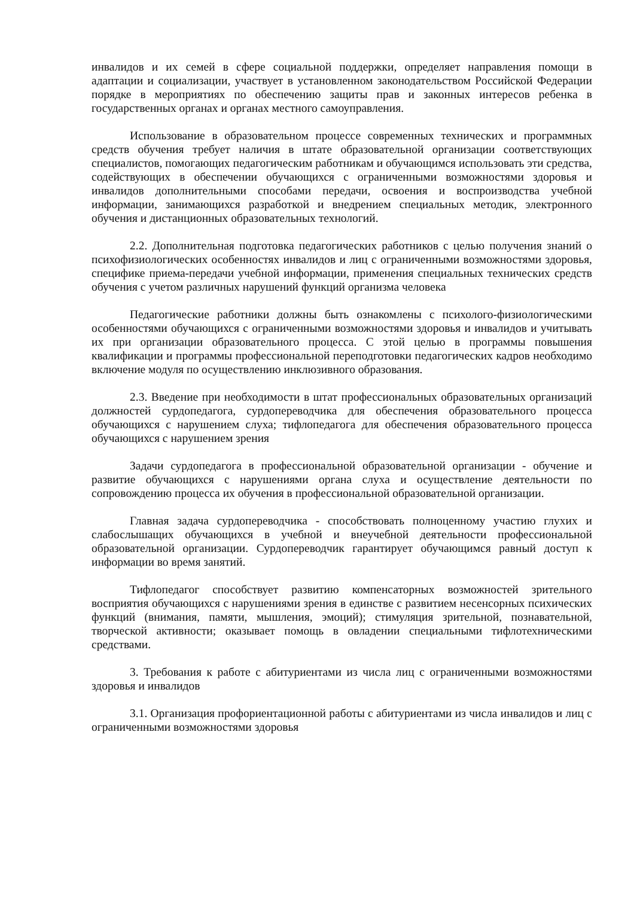инвалидов и их семей в сфере социальной поддержки, определяет направления помощи в адаптации и социализации, участвует в установленном законодательством Российской Федерации порядке в мероприятиях по обеспечению защиты прав и законных интересов ребенка в государственных органах и органах местного самоуправления.
Использование в образовательном процессе современных технических и программных средств обучения требует наличия в штате образовательной организации соответствующих специалистов, помогающих педагогическим работникам и обучающимся использовать эти средства, содействующих в обеспечении обучающихся с ограниченными возможностями здоровья и инвалидов дополнительными способами передачи, освоения и воспроизводства учебной информации, занимающихся разработкой и внедрением специальных методик, электронного обучения и дистанционных образовательных технологий.
2.2. Дополнительная подготовка педагогических работников с целью получения знаний о психофизиологических особенностях инвалидов и лиц с ограниченными возможностями здоровья, специфике приема-передачи учебной информации, применения специальных технических средств обучения с учетом различных нарушений функций организма человека
Педагогические работники должны быть ознакомлены с психолого-физиологическими особенностями обучающихся с ограниченными возможностями здоровья и инвалидов и учитывать их при организации образовательного процесса. С этой целью в программы повышения квалификации и программы профессиональной переподготовки педагогических кадров необходимо включение модуля по осуществлению инклюзивного образования.
2.3. Введение при необходимости в штат профессиональных образовательных организаций должностей сурдопедагога, сурдопереводчика для обеспечения образовательного процесса обучающихся с нарушением слуха; тифлопедагога для обеспечения образовательного процесса обучающихся с нарушением зрения
Задачи сурдопедагога в профессиональной образовательной организации - обучение и развитие обучающихся с нарушениями органа слуха и осуществление деятельности по сопровождению процесса их обучения в профессиональной образовательной организации.
Главная задача сурдопереводчика - способствовать полноценному участию глухих и слабослышащих обучающихся в учебной и внеучебной деятельности профессиональной образовательной организации. Сурдопереводчик гарантирует обучающимся равный доступ к информации во время занятий.
Тифлопедагог способствует развитию компенсаторных возможностей зрительного восприятия обучающихся с нарушениями зрения в единстве с развитием несенсорных психических функций (внимания, памяти, мышления, эмоций); стимуляция зрительной, познавательной, творческой активности; оказывает помощь в овладении специальными тифлотехническими средствами.
3. Требования к работе с абитуриентами из числа лиц с ограниченными возможностями здоровья и инвалидов
3.1. Организация профориентационной работы с абитуриентами из числа инвалидов и лиц с ограниченными возможностями здоровья